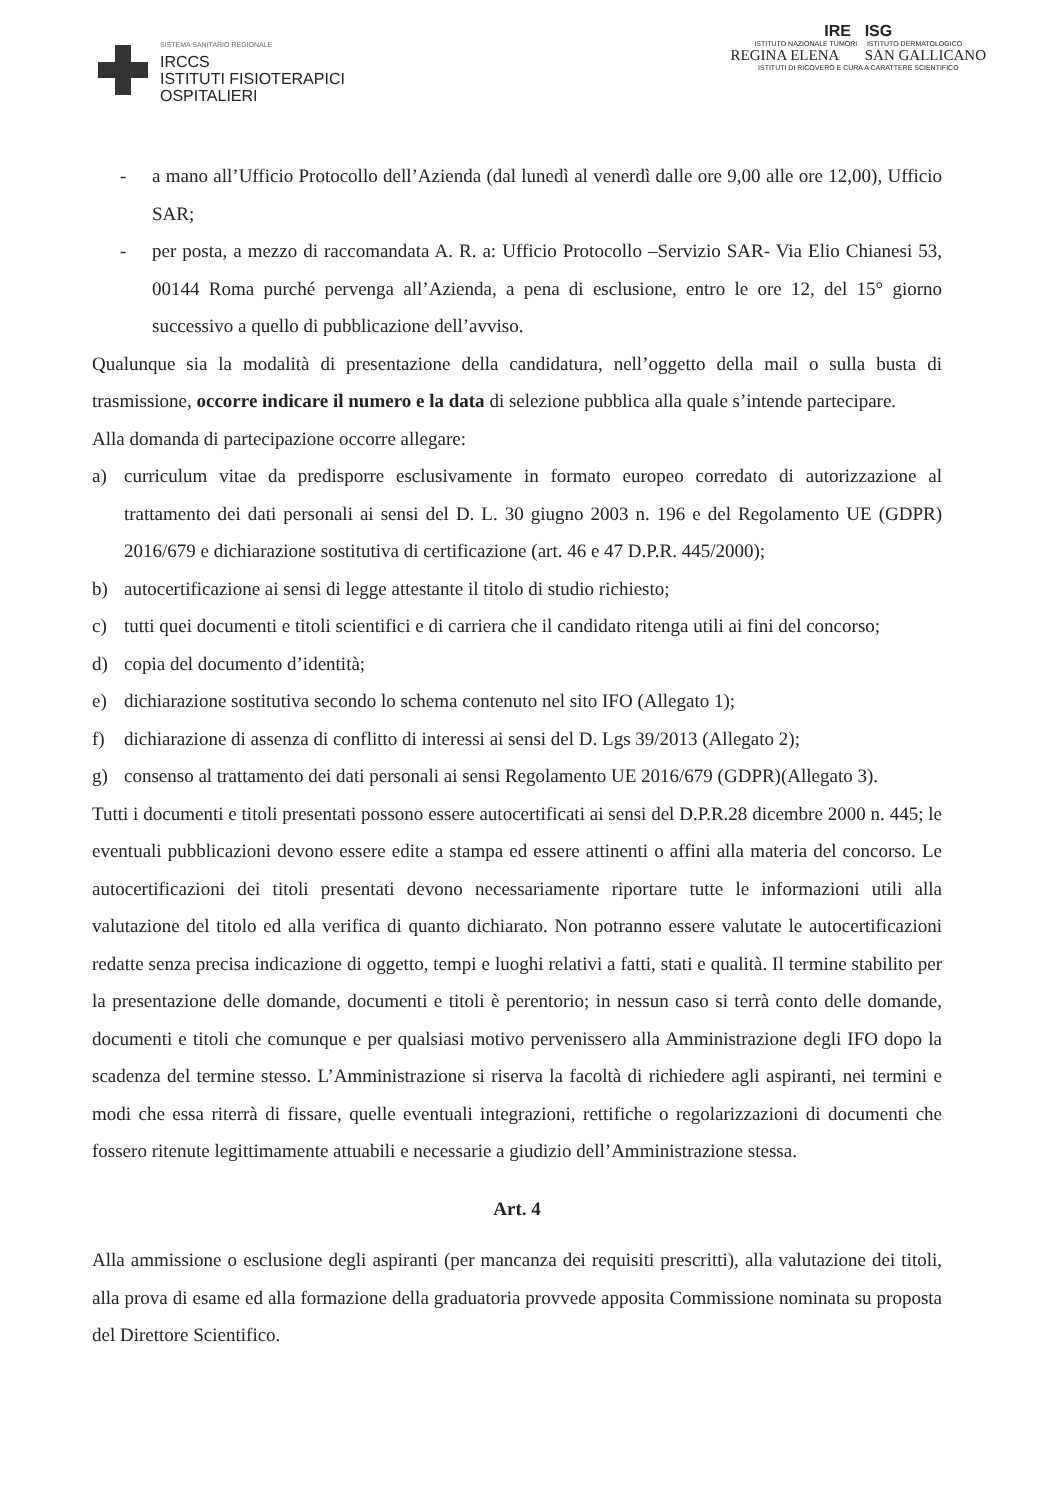SISTEMA SANITARIO REGIONALE
IRCCS
ISTITUTI FISIOTERAPICI
OSPITALIERI
IRE ISG
ISTITUTO NAZIONALE TUMORI ISTITUTO DERMATOLOGICO
REGINA ELENA SAN GALLICANO
ISTITUTI DI RICOVERO E CURA A CARATTERE SCIENTIFICO
- a mano all’Ufficio Protocollo dell’Azienda (dal lunedì al venerdì dalle ore 9,00 alle ore 12,00), Ufficio SAR;
- per posta, a mezzo di raccomandata A. R. a: Ufficio Protocollo –Servizio SAR- Via Elio Chianesi 53, 00144 Roma purché pervenga all’Azienda, a pena di esclusione, entro le ore 12, del 15° giorno successivo a quello di pubblicazione dell’avviso.
Qualunque sia la modalità di presentazione della candidatura, nell’oggetto della mail o sulla busta di trasmissione, occorre indicare il numero e la data di selezione pubblica alla quale s’intende partecipare.
Alla domanda di partecipazione occorre allegare:
a) curriculum vitae da predisporre esclusivamente in formato europeo corredato di autorizzazione al trattamento dei dati personali ai sensi del D. L. 30 giugno 2003 n. 196 e del Regolamento UE (GDPR) 2016/679 e dichiarazione sostitutiva di certificazione (art. 46 e 47 D.P.R. 445/2000);
b) autocertificazione ai sensi di legge attestante il titolo di studio richiesto;
c) tutti quei documenti e titoli scientifici e di carriera che il candidato ritenga utili ai fini del concorso;
d) copia del documento d’identità;
e) dichiarazione sostitutiva secondo lo schema contenuto nel sito IFO (Allegato 1);
f) dichiarazione di assenza di conflitto di interessi ai sensi del D. Lgs 39/2013 (Allegato 2);
g) consenso al trattamento dei dati personali ai sensi Regolamento UE 2016/679 (GDPR)(Allegato 3).
Tutti i documenti e titoli presentati possono essere autocertificati ai sensi del D.P.R.28 dicembre 2000 n. 445; le eventuali pubblicazioni devono essere edite a stampa ed essere attinenti o affini alla materia del concorso. Le autocertificazioni dei titoli presentati devono necessariamente riportare tutte le informazioni utili alla valutazione del titolo ed alla verifica di quanto dichiarato. Non potranno essere valutate le autocertificazioni redatte senza precisa indicazione di oggetto, tempi e luoghi relativi a fatti, stati e qualità. Il termine stabilito per la presentazione delle domande, documenti e titoli è perentorio; in nessun caso si terrà conto delle domande, documenti e titoli che comunque e per qualsiasi motivo pervenissero alla Amministrazione degli IFO dopo la scadenza del termine stesso. L’Amministrazione si riserva la facoltà di richiedere agli aspiranti, nei termini e modi che essa riterrà di fissare, quelle eventuali integrazioni, rettifiche o regolarizzazioni di documenti che fossero ritenute legittimamente attuabili e necessarie a giudizio dell’Amministrazione stessa.
Art. 4
Alla ammissione o esclusione degli aspiranti (per mancanza dei requisiti prescritti), alla valutazione dei titoli, alla prova di esame ed alla formazione della graduatoria provvede apposita Commissione nominata su proposta del Direttore Scientifico.